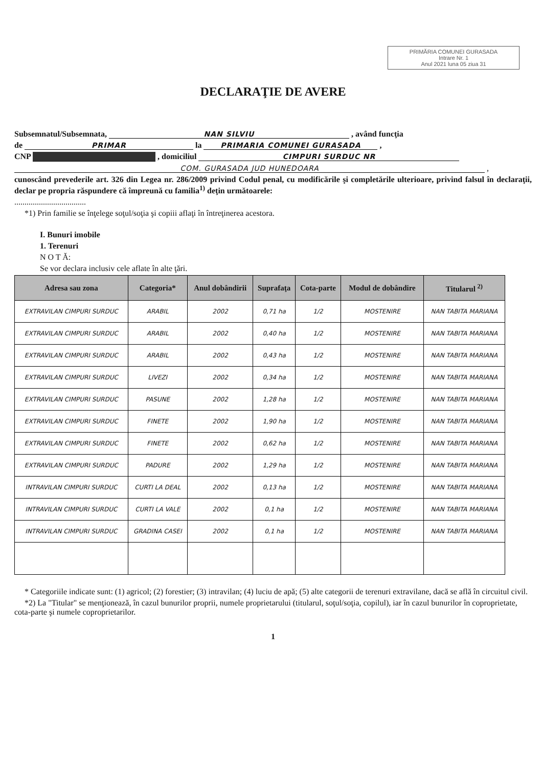PRIMĂRIA COMUNEI GURASADA
Intrare Nr. 1
Anul 2021 luna 05 ziua 31
DECLARAŢIE DE AVERE
Subsemnatul/Subsemnata, NAN SILVIU , având funcţia
de PRIMAR la PRIMARIA COMUNEI GURASADA ,
CNP , domiciliul CIMPURI SURDUC NR
COM. GURASADA JUD HUNEDOARA ,
cunoscând prevederile art. 326 din Legea nr. 286/2009 privind Codul penal, cu modificările şi completările ulterioare, privind falsul în declaraţii, declar pe propria răspundere că împreună cu familia<sup>1)</sup> deţin următoarele:
...................................
*1) Prin familie se înţelege soţul/soţia şi copiii aflaţi în întreţinerea acestora.
I. Bunuri imobile
1. Terenuri
N O T Ă:
Se vor declara inclusiv cele aflate în alte ţări.
| Adresa sau zona | Categoria* | Anul dobândirii | Suprafaţa | Cota-parte | Modul de dobândire | Titularul <sup>2)</sup> |
| --- | --- | --- | --- | --- | --- | --- |
| EXTRAVILAN CIMPURI SURDUC | ARABIL | 2002 | 0,71 ha | 1/2 | MOSTENIRE | NAN TABITA MARIANA |
| EXTRAVILAN CIMPURI SURDUC | ARABIL | 2002 | 0,40 ha | 1/2 | MOSTENIRE | NAN TABITA MARIANA |
| EXTRAVILAN CIMPURI SURDUC | ARABIL | 2002 | 0,43 ha | 1/2 | MOSTENIRE | NAN TABITA MARIANA |
| EXTRAVILAN CIMPURI SURDUC | LIVEZI | 2002 | 0,34 ha | 1/2 | MOSTENIRE | NAN TABITA MARIANA |
| EXTRAVILAN CIMPURI SURDUC | PASUNE | 2002 | 1,28 ha | 1/2 | MOSTENIRE | NAN TABITA MARIANA |
| EXTRAVILAN CIMPURI SURDUC | FINETE | 2002 | 1,90 ha | 1/2 | MOSTENIRE | NAN TABITA MARIANA |
| EXTRAVILAN CIMPURI SURDUC | FINETE | 2002 | 0,62 ha | 1/2 | MOSTENIRE | NAN TABITA MARIANA |
| EXTRAVILAN CIMPURI SURDUC | PADURE | 2002 | 1,29 ha | 1/2 | MOSTENIRE | NAN TABITA MARIANA |
| INTRAVILAN CIMPURI SURDUC | CURTI LA DEAL | 2002 | 0,13 ha | 1/2 | MOSTENIRE | NAN TABITA MARIANA |
| INTRAVILAN CIMPURI SURDUC | CURTI LA VALE | 2002 | 0,1 ha | 1/2 | MOSTENIRE | NAN TABITA MARIANA |
| INTRAVILAN CIMPURI SURDUC | GRADINA CASEI | 2002 | 0,1 ha | 1/2 | MOSTENIRE | NAN TABITA MARIANA |
* Categoriile indicate sunt: (1) agricol; (2) forestier; (3) intravilan; (4) luciu de apă; (5) alte categorii de terenuri extravilane, dacă se află în circuitul civil.
*2) La "Titular" se menţionează, în cazul bunurilor proprii, numele proprietarului (titularul, soţul/soţia, copilul), iar în cazul bunurilor în coproprietate, cota-parte şi numele coproprietarilor.
1